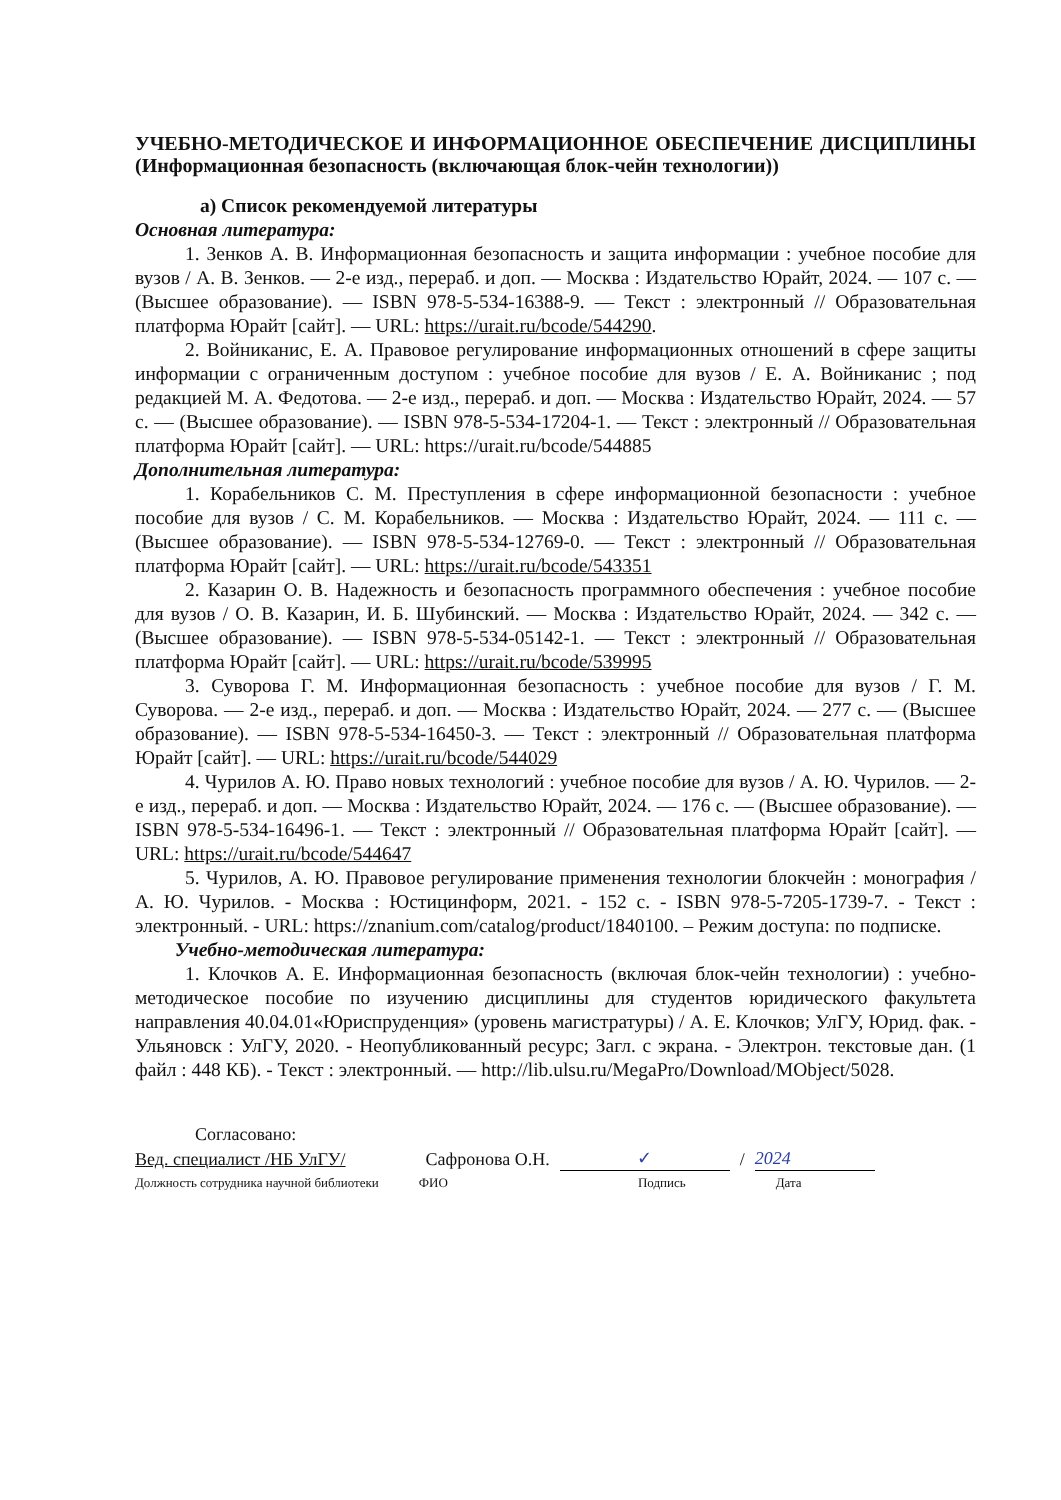УЧЕБНО-МЕТОДИЧЕСКОЕ И ИНФОРМАЦИОННОЕ ОБЕСПЕЧЕНИЕ ДИСЦИПЛИНЫ (Информационная безопасность (включающая блок-чейн технологии))
а) Список рекомендуемой литературы
Основная литература:
1. Зенков А. В. Информационная безопасность и защита информации : учебное пособие для вузов / А. В. Зенков. — 2-е изд., перераб. и доп. — Москва : Издательство Юрайт, 2024. — 107 с. — (Высшее образование). — ISBN 978-5-534-16388-9. — Текст : электронный // Образовательная платформа Юрайт [сайт]. — URL: https://urait.ru/bcode/544290.
2. Войниканис, Е. А. Правовое регулирование информационных отношений в сфере защиты информации с ограниченным доступом : учебное пособие для вузов / Е. А. Войниканис ; под редакцией М. А. Федотова. — 2-е изд., перераб. и доп. — Москва : Издательство Юрайт, 2024. — 57 с. — (Высшее образование). — ISBN 978-5-534-17204-1. — Текст : электронный // Образовательная платформа Юрайт [сайт]. — URL: https://urait.ru/bcode/544885
Дополнительная литература:
1. Корабельников С. М. Преступления в сфере информационной безопасности : учебное пособие для вузов / С. М. Корабельников. — Москва : Издательство Юрайт, 2024. — 111 с. — (Высшее образование). — ISBN 978-5-534-12769-0. — Текст : электронный // Образовательная платформа Юрайт [сайт]. — URL: https://urait.ru/bcode/543351
2. Казарин О. В. Надежность и безопасность программного обеспечения : учебное пособие для вузов / О. В. Казарин, И. Б. Шубинский. — Москва : Издательство Юрайт, 2024. — 342 с. — (Высшее образование). — ISBN 978-5-534-05142-1. — Текст : электронный // Образовательная платформа Юрайт [сайт]. — URL: https://urait.ru/bcode/539995
3. Суворова Г. М. Информационная безопасность : учебное пособие для вузов / Г. М. Суворова. — 2-е изд., перераб. и доп. — Москва : Издательство Юрайт, 2024. — 277 с. — (Высшее образование). — ISBN 978-5-534-16450-3. — Текст : электронный // Образовательная платформа Юрайт [сайт]. — URL: https://urait.ru/bcode/544029
4. Чурилов А. Ю. Право новых технологий : учебное пособие для вузов / А. Ю. Чурилов. — 2-е изд., перераб. и доп. — Москва : Издательство Юрайт, 2024. — 176 с. — (Высшее образование). — ISBN 978-5-534-16496-1. — Текст : электронный // Образовательная платформа Юрайт [сайт]. — URL: https://urait.ru/bcode/544647
5. Чурилов, А. Ю. Правовое регулирование применения технологии блокчейн : монография / А. Ю. Чурилов. - Москва : Юстицинформ, 2021. - 152 с. - ISBN 978-5-7205-1739-7. - Текст : электронный. - URL: https://znanium.com/catalog/product/1840100. – Режим доступа: по подписке.
Учебно-методическая литература:
1. Клочков А. Е. Информационная безопасность (включая блок-чейн технологии) : учебно-методическое пособие по изучению дисциплины для студентов юридического факультета направления 40.04.01«Юриспруденция» (уровень магистратуры) / А. Е. Клочков; УлГУ, Юрид. фак. - Ульяновск : УлГУ, 2020. - Неопубликованный ресурс; Загл. с экрана. - Электрон. текстовые дан. (1 файл : 448 КБ). - Текст : электронный. — http://lib.ulsu.ru/MegaPro/Download/MObject/5028.
Согласовано:
Вед. специалист /НБ УлГУ/ Сафронова О.Н. ✓ / 2024
Должность сотрудника научной библиотеки ФИО Подпись Дата